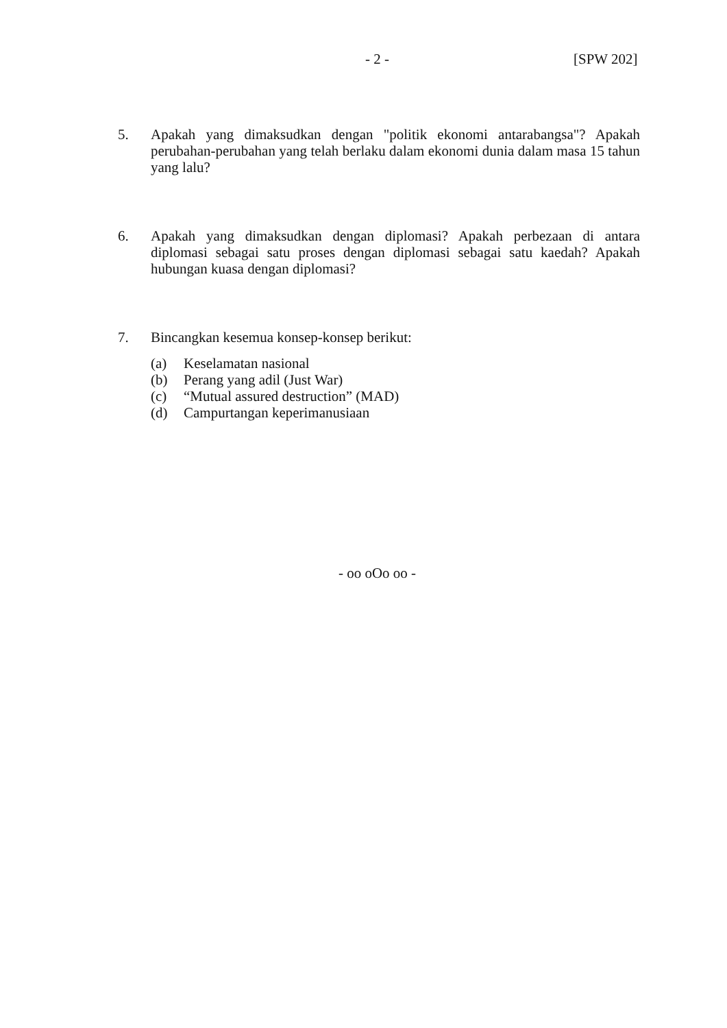- 2 - [SPW 202]
5. Apakah yang dimaksudkan dengan "politik ekonomi antarabangsa"? Apakah perubahan-perubahan yang telah berlaku dalam ekonomi dunia dalam masa 15 tahun yang lalu?
6. Apakah yang dimaksudkan dengan diplomasi? Apakah perbezaan di antara diplomasi sebagai satu proses dengan diplomasi sebagai satu kaedah? Apakah hubungan kuasa dengan diplomasi?
7. Bincangkan kesemua konsep-konsep berikut:
(a) Keselamatan nasional
(b) Perang yang adil (Just War)
(c) “Mutual assured destruction” (MAD)
(d) Campurtangan keperimanusiaan
- oo oOo oo -